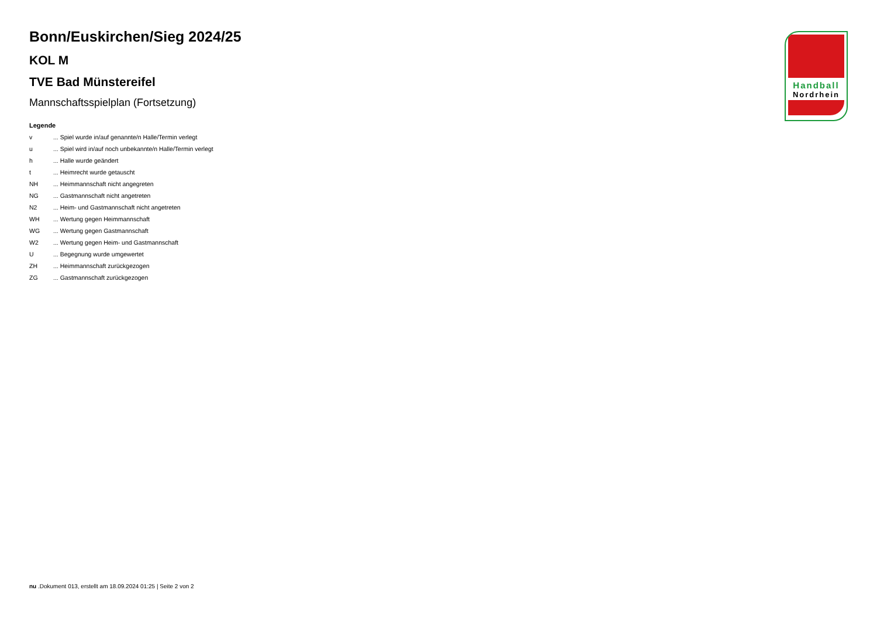Bonn/Euskirchen/Sieg 2024/25
KOL M
TVE Bad Münstereifel
Mannschaftsspielplan (Fortsetzung)
Legende
| v | ... Spiel wurde in/auf genannte/n Halle/Termin verlegt |
| u | ... Spiel wird in/auf noch unbekannte/n Halle/Termin verlegt |
| h | ... Halle wurde geändert |
| t | ... Heimrecht wurde getauscht |
| NH | ... Heimmannschaft nicht angegreten |
| NG | ... Gastmannschaft nicht angetreten |
| N2 | ... Heim- und Gastmannschaft nicht angetreten |
| WH | ... Wertung gegen Heimmannschaft |
| WG | ... Wertung gegen Gastmannschaft |
| W2 | ... Wertung gegen Heim- und Gastmannschaft |
| U | ... Begegnung wurde umgewertet |
| ZH | ... Heimmannschaft zurückgezogen |
| ZG | ... Gastmannschaft zurückgezogen |
Handball
Nordrhein
nu .Dokument 013, erstellt am 18.09.2024 01:25 | Seite 2 von 2